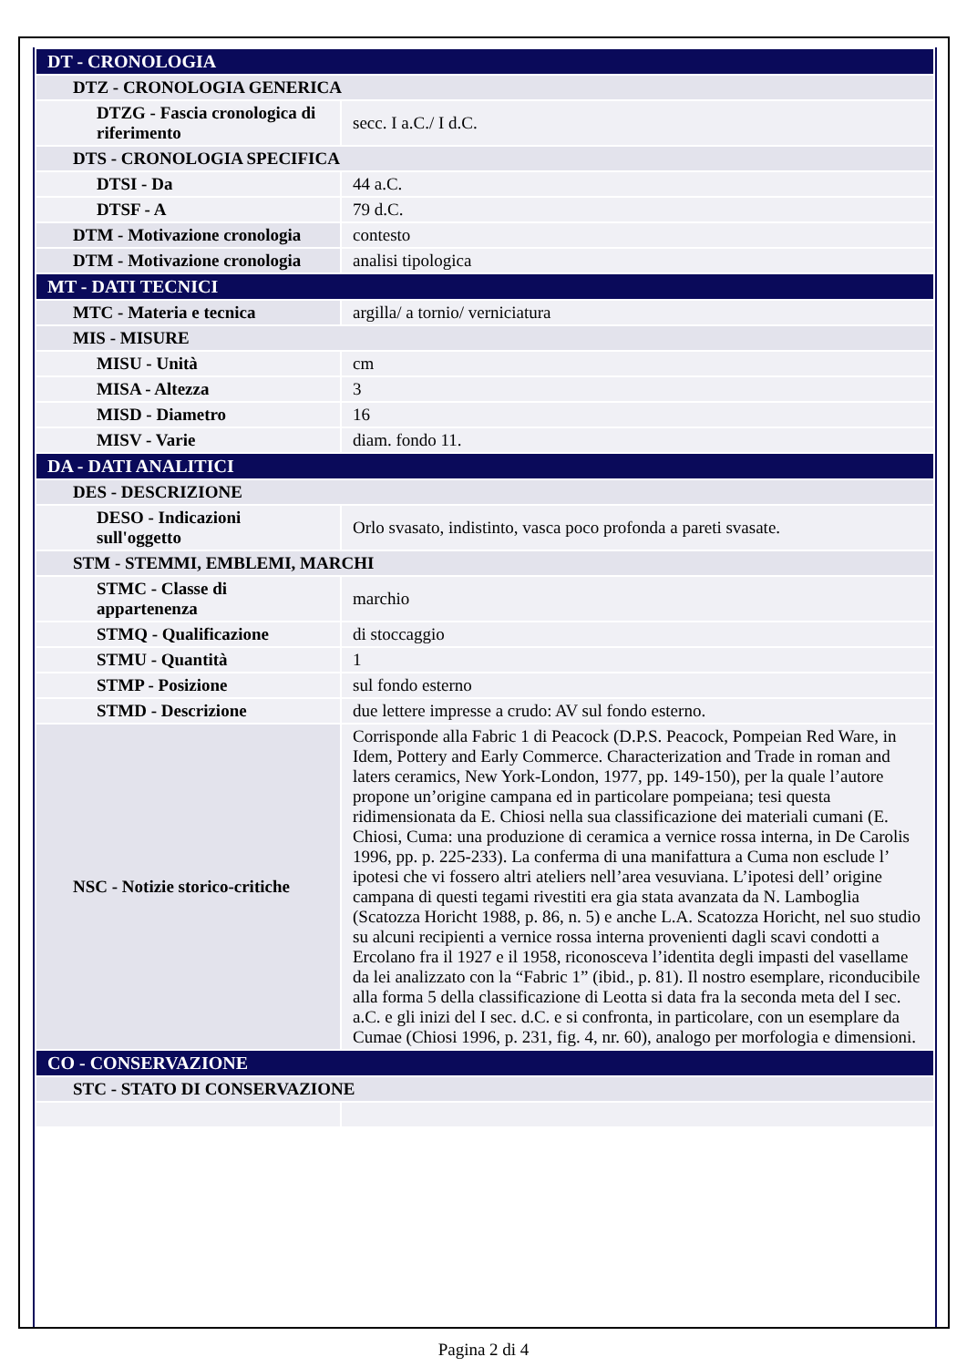| DT - CRONOLOGIA | |
| DTZ - CRONOLOGIA GENERICA | |
| DTZG - Fascia cronologica di riferimento | secc. I a.C./ I d.C. |
| DTS - CRONOLOGIA SPECIFICA | |
| DTSI - Da | 44 a.C. |
| DTSF - A | 79 d.C. |
| DTM - Motivazione cronologia | contesto |
| DTM - Motivazione cronologia | analisi tipologica |
| MT - DATI TECNICI | |
| MTC - Materia e tecnica | argilla/ a tornio/ verniciatura |
| MIS - MISURE | |
| MISU - Unità | cm |
| MISA - Altezza | 3 |
| MISD - Diametro | 16 |
| MISV - Varie | diam. fondo 11. |
| DA - DATI ANALITICI | |
| DES - DESCRIZIONE | |
| DESO - Indicazioni sull'oggetto | Orlo svasato, indistinto, vasca poco profonda a pareti svasate. |
| STM - STEMMI, EMBLEMI, MARCHI | |
| STMC - Classe di appartenenza | marchio |
| STMQ - Qualificazione | di stoccaggio |
| STMU - Quantità | 1 |
| STMP - Posizione | sul fondo esterno |
| STMD - Descrizione | due lettere impresse a crudo: AV sul fondo esterno. |
| NSC - Notizie storico-critiche | Corrisponde alla Fabric 1 di Peacock (D.P.S. Peacock, Pompeian Red Ware, in Idem, Pottery and Early Commerce. Characterization and Trade in roman and laters ceramics, New York-London, 1977, pp. 149-150), per la quale l’autore propone un’origine campana ed in particolare pompeiana; tesi questa ridimensionata da E. Chiosi nella sua classificazione dei materiali cumani (E. Chiosi, Cuma: una produzione di ceramica a vernice rossa interna, in De Carolis 1996, pp. p. 225-233). La conferma di una manifattura a Cuma non esclude l’ ipotesi che vi fossero altri ateliers nell’area vesuviana. L’ipotesi dell’ origine campana di questi tegami rivestiti era gia stata avanzata da N. Lamboglia (Scatozza Horicht 1988, p. 86, n. 5) e anche L.A. Scatozza Horicht, nel suo studio su alcuni recipienti a vernice rossa interna provenienti dagli scavi condotti a Ercolano fra il 1927 e il 1958, riconosceva l’identita degli impasti del vasellame da lei analizzato con la “Fabric 1” (ibid., p. 81). Il nostro esemplare, riconducibile alla forma 5 della classificazione di Leotta si data fra la seconda meta del I sec. a.C. e gli inizi del I sec. d.C. e si confronta, in particolare, con un esemplare da Cumae (Chiosi 1996, p. 231, fig. 4, nr. 60), analogo per morfologia e dimensioni. |
| CO - CONSERVAZIONE | |
| STC - STATO DI CONSERVAZIONE | |
Pagina 2 di 4